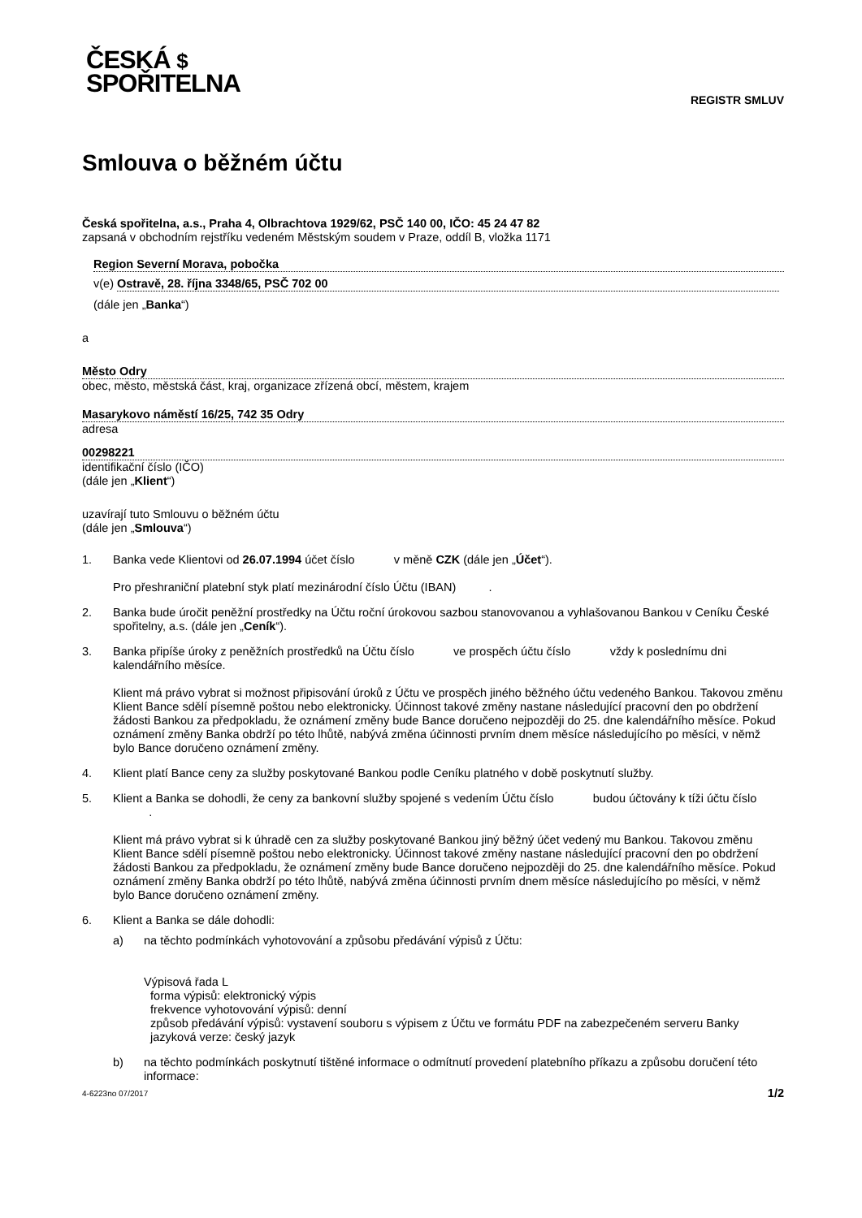ČESKÁ $
SPOŘITELNA
REGISTR SMLUV
Smlouva o běžném účtu
Česká spořitelna, a.s., Praha 4, Olbrachtova 1929/62, PSČ 140 00, IČO: 45 24 47 82
zapsaná v obchodním rejstříku vedeném Městským soudem v Praze, oddíl B, vložka 1171
Region Severní Morava, pobočka
v(e) Ostravě, 28. října 3348/65, PSČ 702 00
(dále jen „Banka“)
a
Město Odry
obec, město, městská část, kraj, organizace zřízená obcí, městem, krajem
Masarykovo náměstí 16/25, 742 35 Odry
adresa
00298221
identifikační číslo (IČO)
(dále jen „Klient“)
uzavírají tuto Smlouvu o běžném účtu
(dále jen „Smlouva“)
1. Banka vede Klientovi od 26.07.1994 účet číslo v měně CZK (dále jen „Účet“).
Pro přeshraniční platební styk platí mezinárodní číslo Účtu (IBAN) .
2. Banka bude úročit peněžní prostředky na Účtu roční úrokovou sazbou stanovovanou a vyhlašovanou Bankou v Ceníku České spořitelny, a.s. (dále jen „Ceník“).
3. Banka připíše úroky z peněžních prostředků na Účtu číslo ve prospěch účtu číslo vždy k poslednímu dni kalendářního měsíce.
Klient má právo vybrat si možnost připisování úroků z Účtu ve prospěch jiného běžného účtu vedeného Bankou. Takovou změnu Klient Bance sdělí písemně poštou nebo elektronicky. Účinnost takové změny nastane následující pracovní den po obdržení žádosti Bankou za předpokladu, že oznámení změny bude Bance doručeno nejpozději do 25. dne kalendářního měsíce. Pokud oznámení změny Banka obdrží po této lhůtě, nabývá změna účinnosti prvním dnem měsíce následujícího po měsíci, v němž bylo Bance doručeno oznámení změny.
4. Klient platí Bance ceny za služby poskytované Bankou podle Ceníku platného v době poskytnutí služby.
5. Klient a Banka se dohodli, že ceny za bankovní služby spojené s vedením Účtu číslo budou účtovány k tíži účtu číslo .
Klient má právo vybrat si k úhradě cen za služby poskytované Bankou jiný běžný účet vedený mu Bankou. Takovou změnu Klient Bance sdělí písemně poštou nebo elektronicky. Účinnost takové změny nastane následující pracovní den po obdržení žádosti Bankou za předpokladu, že oznámení změny bude Bance doručeno nejpozději do 25. dne kalendářního měsíce. Pokud oznámení změny Banka obdrží po této lhůtě, nabývá změna účinnosti prvním dnem měsíce následujícího po měsíci, v němž bylo Bance doručeno oznámení změny.
6. Klient a Banka se dále dohodli:
a) na těchto podmínkách vyhotovování a způsobu předávání výpisů z Účtu:
Výpisová řada L
forma výpisů: elektronický výpis
frekvence vyhotovování výpisů: denní
způsob předávání výpisů: vystavení souboru s výpisem z Účtu ve formátu PDF na zabezpečeném serveru Banky
jazyková verze: český jazyk
b) na těchto podmínkách poskytnutí tištěné informace o odmítnutí provedení platebního příkazu a způsobu doručení této informace:
4-6223no 07/2017 1/2